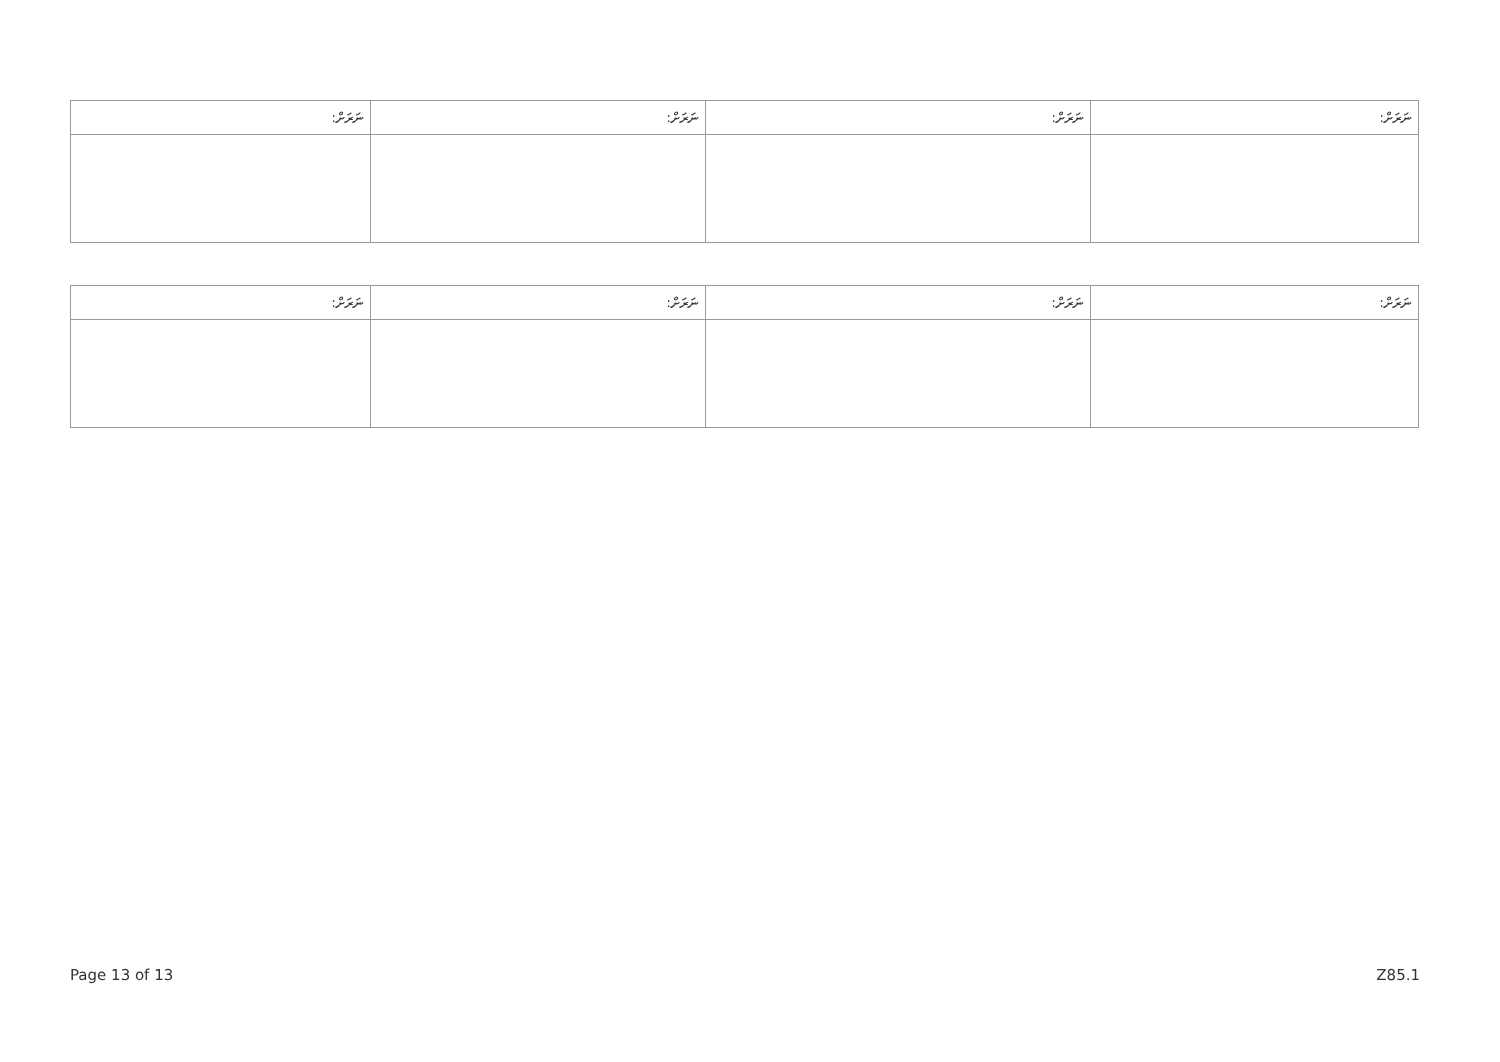| ނަރަށް: | ނަރަށް: | ނަރަށް: | ނަރަށް: |
| --- | --- | --- | --- |
| ނަރަށް: | ނަރަށް: | ނަރަށް: | ނަރަށް: |
| --- | --- | --- | --- |
Page 13 of 13 Z85.1